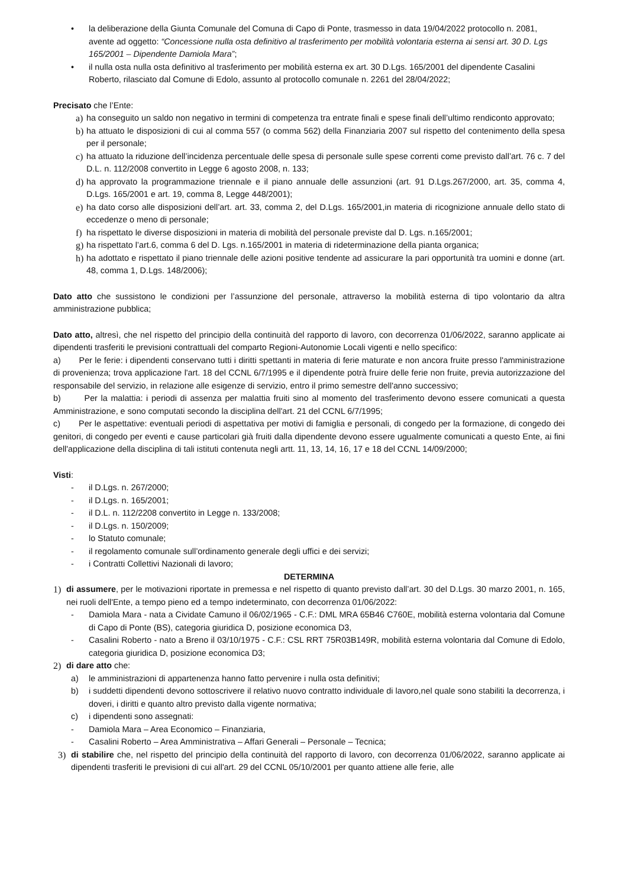• la deliberazione della Giunta Comunale del Comuna di Capo di Ponte, trasmesso in data 19/04/2022 protocollo n. 2081, avente ad oggetto: “Concessione nulla osta definitivo al trasferimento per mobilità volontaria esterna ai sensi art. 30 D. Lgs 165/2001 – Dipendente Damiola Mara”;
• il nulla osta nulla osta definitivo al trasferimento per mobilità esterna ex art. 30 D.Lgs. 165/2001 del dipendente Casalini Roberto, rilasciato dal Comune di Edolo, assunto al protocollo comunale n. 2261 del 28/04/2022;
Precisato che l’Ente:
a)
ha conseguito un saldo non negativo in termini di competenza tra entrate finali e spese finali dell’ultimo rendiconto approvato;
b)
ha attuato le disposizioni di cui al comma 557 (o comma 562) della Finanziaria 2007 sul rispetto del contenimento della spesa per il personale;
c)
ha attuato la riduzione dell’incidenza percentuale delle spesa di personale sulle spese correnti come previsto dall’art. 76 c. 7 del D.L. n. 112/2008 convertito in Legge 6 agosto 2008, n. 133;
d)
ha approvato la programmazione triennale e il piano annuale delle assunzioni (art. 91 D.Lgs.267/2000, art. 35, comma 4, D.Lgs. 165/2001 e art. 19, comma 8, Legge 448/2001);
e)
ha dato corso alle disposizioni dell’art. art. 33, comma 2, del D.Lgs. 165/2001,in materia di ricognizione annuale dello stato di eccedenze o meno di personale;
f)
ha rispettato le diverse disposizioni in materia di mobilità del personale previste dal D. Lgs. n.165/2001;
g)
ha rispettato l’art.6, comma 6 del D. Lgs. n.165/2001 in materia di rideterminazione della pianta organica;
h)
ha adottato e rispettato il piano triennale delle azioni positive tendente ad assicurare la pari opportunità tra uomini e donne (art. 48, comma 1, D.Lgs. 148/2006);
Dato atto che sussistono le condizioni per l’assunzione del personale, attraverso la mobilità esterna di tipo volontario da altra amministrazione pubblica;
Dato atto, altresì, che nel rispetto del principio della continuità del rapporto di lavoro, con decorrenza 01/06/2022, saranno applicate ai dipendenti trasferiti le previsioni contrattuali del comparto Regioni-Autonomie Locali vigenti e nello specifico:
a) Per le ferie: i dipendenti conservano tutti i diritti spettanti in materia di ferie maturate e non ancora fruite presso l'amministrazione di provenienza; trova applicazione l'art. 18 del CCNL 6/7/1995 e il dipendente potrà fruire delle ferie non fruite, previa autorizzazione del responsabile del servizio, in relazione alle esigenze di servizio, entro il primo semestre dell'anno successivo;
b) Per la malattia: i periodi di assenza per malattia fruiti sino al momento del trasferimento devono essere comunicati a questa Amministrazione, e sono computati secondo la disciplina dell'art. 21 del CCNL 6/7/1995;
c) Per le aspettative: eventuali periodi di aspettativa per motivi di famiglia e personali, di congedo per la formazione, di congedo dei genitori, di congedo per eventi e cause particolari già fruiti dalla dipendente devono essere ugualmente comunicati a questo Ente, ai fini dell'applicazione della disciplina di tali istituti contenuta negli artt. 11, 13, 14, 16, 17 e 18 del CCNL 14/09/2000;
Visti:
- il D.Lgs. n. 267/2000;
- il D.Lgs. n. 165/2001;
- il D.L. n. 112/2208 convertito in Legge n. 133/2008;
- il D.Lgs. n. 150/2009;
- lo Statuto comunale;
- il regolamento comunale sull’ordinamento generale degli uffici e dei servizi;
- i Contratti Collettivi Nazionali di lavoro;
DETERMINA
1) di assumere, per le motivazioni riportate in premessa e nel rispetto di quanto previsto dall’art. 30 del D.Lgs. 30 marzo 2001, n. 165, nei ruoli dell'Ente, a tempo pieno ed a tempo indeterminato, con decorrenza 01/06/2022:
- Damiola Mara - nata a Cividate Camuno il 06/02/1965 - C.F.: DML MRA 65B46 C760E, mobilità esterna volontaria dal Comune di Capo di Ponte (BS), categoria giuridica D, posizione economica D3,
- Casalini Roberto - nato a Breno il 03/10/1975 - C.F.: CSL RRT 75R03B149R, mobilità esterna volontaria dal Comune di Edolo, categoria giuridica D, posizione economica D3;
2) di dare atto che:
a) le amministrazioni di appartenenza hanno fatto pervenire i nulla osta definitivi;
b) i suddetti dipendenti devono sottoscrivere il relativo nuovo contratto individuale di lavoro,nel quale sono stabiliti la decorrenza, i doveri, i diritti e quanto altro previsto dalla vigente normativa;
c) i dipendenti sono assegnati:
- Damiola Mara – Area Economico – Finanziaria,
- Casalini Roberto – Area Amministrativa – Affari Generali – Personale – Tecnica;
3) di stabilire che, nel rispetto del principio della continuità del rapporto di lavoro, con decorrenza 01/06/2022, saranno applicate ai dipendenti trasferiti le previsioni di cui all'art. 29 del CCNL 05/10/2001 per quanto attiene alle ferie, alle